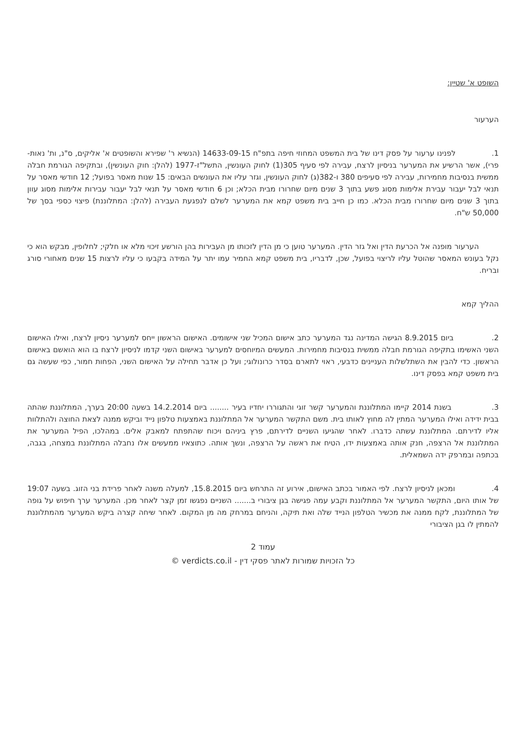השופט א' שטיין:
הערעור
1. לפנינו ערעור על פסק דינו של בית המשפט המחוזי חיפה בתפ"ח 14633-09-15 (הנשיא ר' שפירא והשופטים א' אליקים, ס"נ, ות' נאות-פרי), אשר הרשיע את המערער בניסיון לרצח, עבירה לפי סעיף 305(1) לחוק העונשין, התשל"ז-1977 (להלן: חוק העונשין), ובתקיפה הגורמת חבלה ממשית בנסיבות מחמירות, עבירה לפי סעיפים 380 ו-382(ג) לחוק העונשין, וגזר עליו את העונשים הבאים: 15 שנות מאסר בפועל; 12 חודשי מאסר על תנאי לבל יעבור עבירת אלימות מסוג פשע בתוך 3 שנים מיום שחרורו מבית הכלא; וכן 6 חודשי מאסר על תנאי לבל יעבור עבירות אלימות מסוג עוון בתוך 3 שנים מיום שחרורו מבית הכלא. כמו כן חייב בית משפט קמא את המערער לשלם לנפגעת העבירה (להלן: המתלוננת) פיצוי כספי בסך של 50,000 ש"ח.
הערעור מופנה אל הכרעת הדין ואל גזר הדין. המערער טוען כי מן הדין לזכותו מן העבירות בהן הורשע זיכוי מלא או חלקי; לחלופין, מבקש הוא כי נקל בעונש המאסר שהוטל עליו לריצוי בפועל, שכן, לדבריו, בית משפט קמא החמיר עמו יתר על המידה בקבעו כי עליו לרצות 15 שנים מאחורי סורג ובריח.
ההליך קמא
2. ביום 8.9.2015 הגישה המדינה נגד המערער כתב אישום המכיל שני אישומים. האישום הראשון ייחס למערער ניסיון לרצח, ואילו האישום השני האשימו בתקיפה הגורמת חבלה ממשית בנסיבות מחמירות. המעשים המיוחסים למערער באישום השני קדמו לניסיון לרצח בו הוא הואשם באישום הראשון. כדי להבין את השתלשלות העניינים כדבעי, ראוי לתארם בסדר כרונולוגי; ועל כן אדבר תחילה על האישום השני, הפחות חמור, כפי שעשה גם בית משפט קמא בפסק דינו.
3. בשנת 2014 קיימו המתלוננת והמערער קשר זוגי והתגוררו יחדיו בעיר ........ ביום 14.2.2014 בשעה 20:00 בערך, המתלוננת שהתה בבית ידידה ואילו המערער המתין לה מחוץ לאותו בית. משם התקשר המערער אל המתלוננת באמצעות טלפון נייד וביקש ממנה לצאת החוצה ולהתלוות אליו לדירתם. המתלוננת עשתה כדברו. לאחר שהגיעו השניים לדירתם, פרץ ביניהם ויכוח שהתפתח למאבק אלים. במהלכו, הפיל המערער את המתלוננת אל הרצפה, חנק אותה באמצעות ידו, הטיח את ראשה על הרצפה, ונשך אותה. כתוצאיו ממעשים אלו נחבלה המתלוננת במצחה, בגבה, בכתפה ובמרפק ידה השמאלית.
4. ומכאן לניסיון לרצח. לפי האמור בכתב האישום, אירוע זה התרחש ביום 15.8.2015, למעלה משנה לאחר פרידת בני הזוג. בשעה 19:07 של אותו היום, התקשר המערער אל המתלוננת וקבע עמה פגישה בגן ציבורי ב....... השניים נפגשו זמן קצר לאחר מכן. המערער ערך חיפוש על גופה של המתלוננת, לקח ממנה את מכשיר הטלפון הנייד שלה ואת תיקה, והניחם במרחק מה מן המקום. לאחר שיחה קצרה ביקש המערער מהמתלוננת להמתין לו בגן הציבורי
עמוד 2
כל הזכויות שמורות לאתר פסקי דין - verdicts.co.il ©